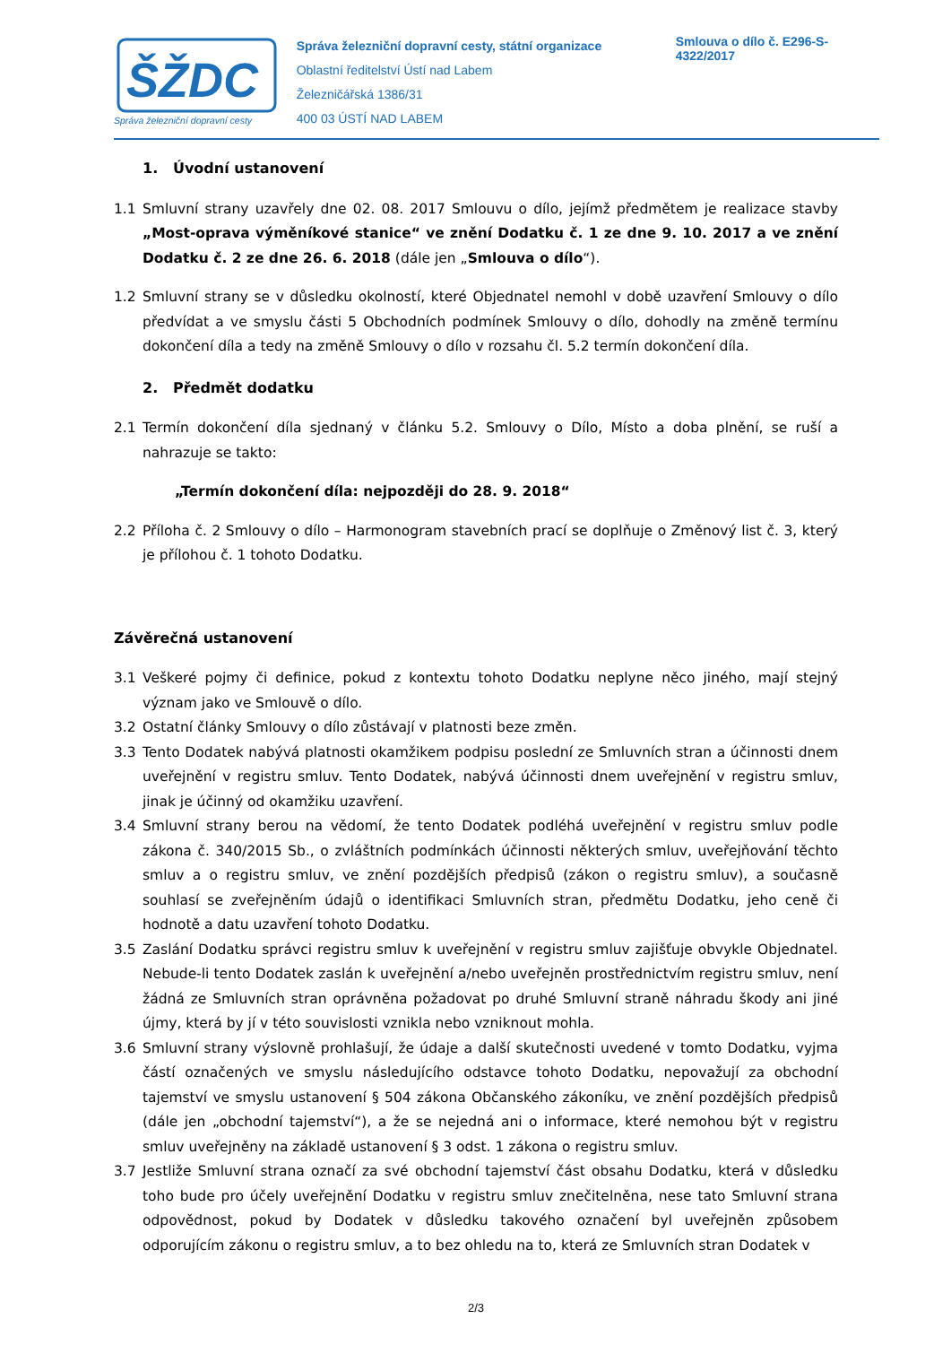ŠŽDC
Správa železniční dopravní cesty
Správa železniční dopravní cesty, státní organizace
Oblastní ředitelství Ústí nad Labem
Železničářská 1386/31
400 03 ÚSTÍ NAD LABEM
Smlouva o dílo č. E296-S-4322/2017
1. Úvodní ustanovení
1.1 Smluvní strany uzavřely dne 02. 08. 2017 Smlouvu o dílo, jejímž předmětem je realizace stavby „Most-oprava výměníkové stanice“ ve znění Dodatku č. 1 ze dne 9. 10. 2017 a ve znění Dodatku č. 2 ze dne 26. 6. 2018 (dále jen „Smlouva o dílo“).
1.2 Smluvní strany se v důsledku okolností, které Objednatel nemohl v době uzavření Smlouvy o dílo předvídat a ve smyslu části 5 Obchodních podmínek Smlouvy o dílo, dohodly na změně termínu dokončení díla a tedy na změně Smlouvy o dílo v rozsahu čl. 5.2 termín dokončení díla.
2. Předmět dodatku
2.1 Termín dokončení díla sjednaný v článku 5.2. Smlouvy o Dílo, Místo a doba plnění, se ruší a nahrazuje se takto:
„Termín dokončení díla: nejpozději do 28. 9. 2018“
2.2 Příloha č. 2 Smlouvy o dílo – Harmonogram stavebních prací se doplňuje o Změnový list č. 3, který je přílohou č. 1 tohoto Dodatku.
Závěrečná ustanovení
3.1 Veškeré pojmy či definice, pokud z kontextu tohoto Dodatku neplyne něco jiného, mají stejný význam jako ve Smlouvě o dílo.
3.2 Ostatní články Smlouvy o dílo zůstávají v platnosti beze změn.
3.3 Tento Dodatek nabývá platnosti okamžikem podpisu poslední ze Smluvních stran a účinnosti dnem uveřejnění v registru smluv. Tento Dodatek, nabývá účinnosti dnem uveřejnění v registru smluv, jinak je účinný od okamžiku uzavření.
3.4 Smluvní strany berou na vědomí, že tento Dodatek podléhá uveřejnění v registru smluv podle zákona č. 340/2015 Sb., o zvláštních podmínkách účinnosti některých smluv, uveřejňování těchto smluv a o registru smluv, ve znění pozdějších předpisů (zákon o registru smluv), a současně souhlasí se zveřejněním údajů o identifikaci Smluvních stran, předmětu Dodatku, jeho ceně či hodnotě a datu uzavření tohoto Dodatku.
3.5 Zaslání Dodatku správci registru smluv k uveřejnění v registru smluv zajišťuje obvykle Objednatel. Nebude-li tento Dodatek zaslán k uveřejnění a/nebo uveřejněn prostřednictvím registru smluv, není žádná ze Smluvních stran oprávněna požadovat po druhé Smluvní straně náhradu škody ani jiné újmy, která by jí v této souvislosti vznikla nebo vzniknout mohla.
3.6 Smluvní strany výslovně prohlašují, že údaje a další skutečnosti uvedené v tomto Dodatku, vyjma částí označených ve smyslu následujícího odstavce tohoto Dodatku, nepovažují za obchodní tajemství ve smyslu ustanovení § 504 zákona Občanského zákoníku, ve znění pozdějších předpisů (dále jen „obchodní tajemství“), a že se nejedná ani o informace, které nemohou být v registru smluv uveřejněny na základě ustanovení § 3 odst. 1 zákona o registru smluv.
3.7 Jestliže Smluvní strana označí za své obchodní tajemství část obsahu Dodatku, která v důsledku toho bude pro účely uveřejnění Dodatku v registru smluv znečitelněna, nese tato Smluvní strana odpovědnost, pokud by Dodatek v důsledku takového označení byl uveřejněn způsobem odporujícím zákonu o registru smluv, a to bez ohledu na to, která ze Smluvních stran Dodatek v
2/3